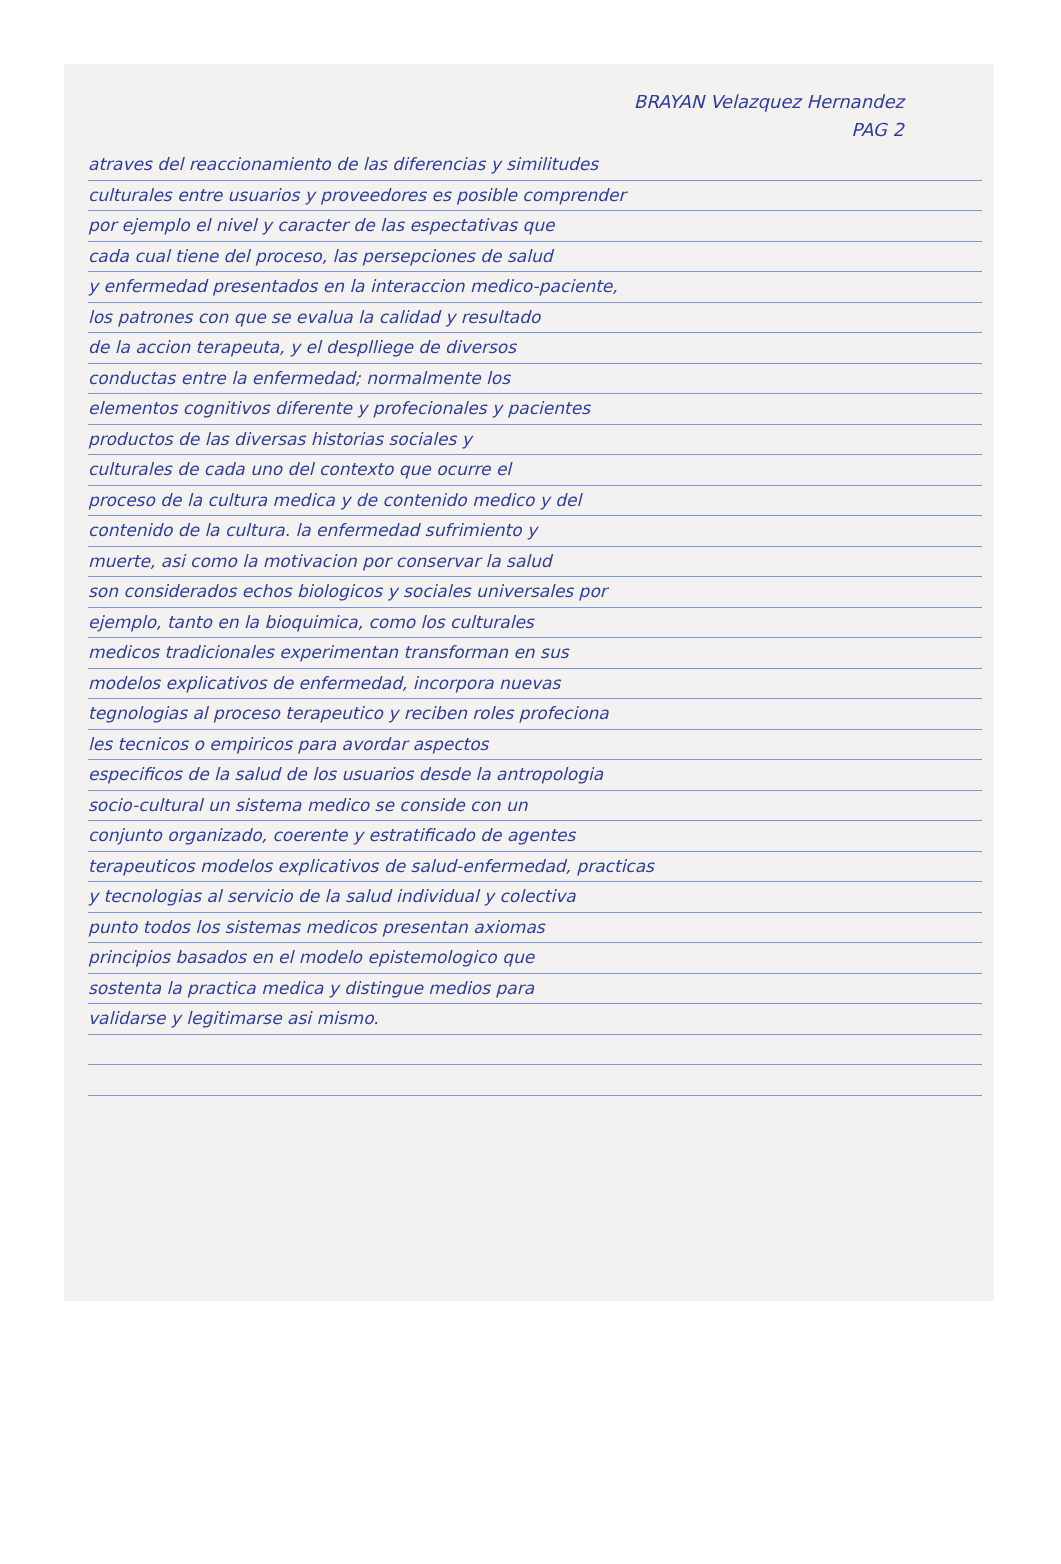BRAYAN Velazquez Hernandez
PAG 2
atraves del reaccionamiento de las diferencias y similitudes
culturales entre usuarios y proveedores es posible comprender
por ejemplo el nivel y caracter de las espectativas que
cada cual tiene del proceso, las persepciones de salud
y enfermedad presentados en la interaccion medico-paciente,
los patrones con que se evalua la calidad y resultado
de la accion terapeuta, y el desplliege de diversos
conductas entre la enfermedad; normalmente los
elementos cognitivos diferente y profecionales y pacientes
productos de las diversas historias sociales y
culturales de cada uno del contexto que ocurre el
proceso de la cultura medica y de contenido medico y del
contenido de la cultura. la enfermedad sufrimiento y
muerte, asi como la motivacion por conservar la salud
son considerados echos biologicos y sociales universales por
ejemplo, tanto en la bioquimica, como los culturales
medicos tradicionales experimentan transforman en sus
modelos explicativos de enfermedad, incorpora nuevas
tegnologias al proceso terapeutico y reciben roles profeciona
les tecnicos o empiricos para avordar aspectos
especificos de la salud de los usuarios desde la antropologia
socio-cultural un sistema medico se conside con un
conjunto organizado, coerente y estratificado de agentes
terapeuticos modelos explicativos de salud-enfermedad, practicas
y tecnologias al servicio de la salud individual y colectiva
punto todos los sistemas medicos presentan axiomas
principios basados en el modelo epistemologico que
sostenta la practica medica y distingue medios para
validarse y legitimarse asi mismo.